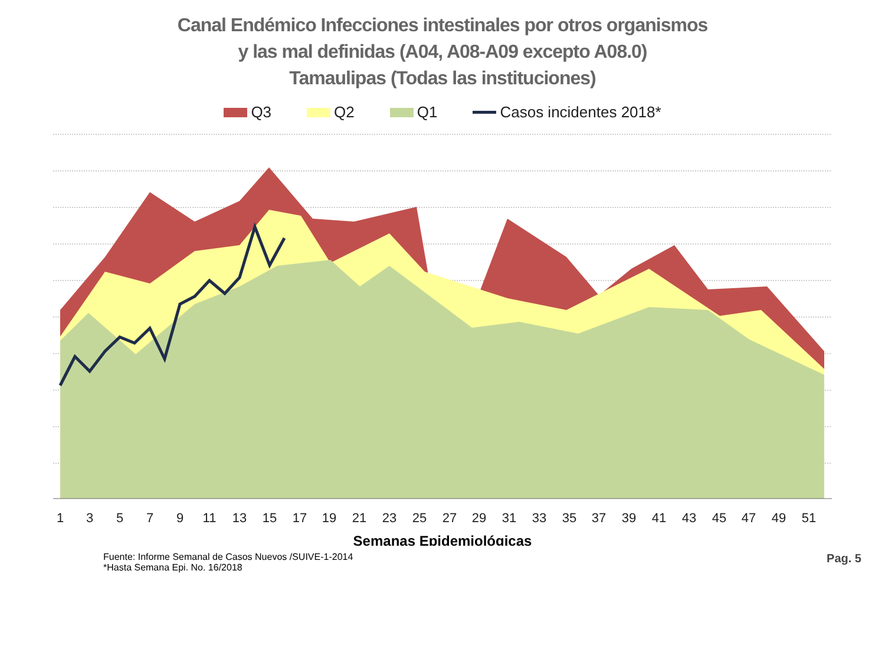Canal Endémico Infecciones intestinales por otros organismos
y las mal definidas (A04, A08-A09 excepto A08.0)
Tamaulipas (Todas las instituciones)
Q3 Q2 Q1 Casos incidentes 2018*
1
3
5
7
9
11
13
15
17
19
21
23
25
27
29
31
33
35
37
39
41
43
45
47
49
51
Semanas Epidemiológicas
Fuente: Informe Semanal de Casos Nuevos /SUIVE-1-2014
*Hasta Semana Epi. No. 16/2018
Pag. 5